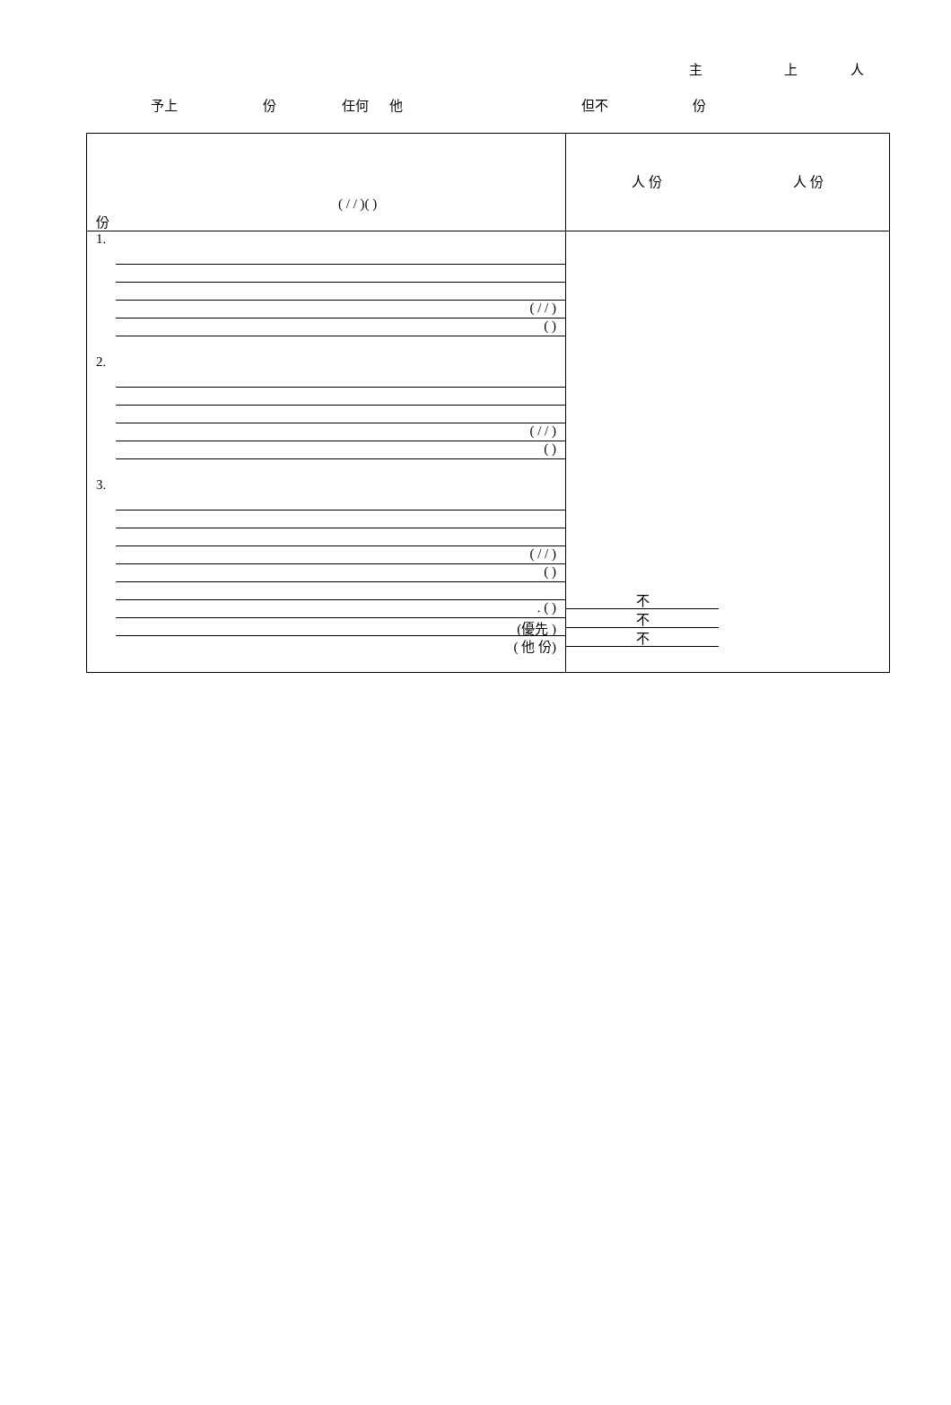主 上 人
予上 份 任何 他 但不 份
| ( / / )( ) 份 | 人 份 人 份 |
| 1. ( / / ) ( ) 2. ( / / ) ( ) 3. ( / / ) ( ) . ( ) (優先 ) ( 他 份) | 不 不 不 |